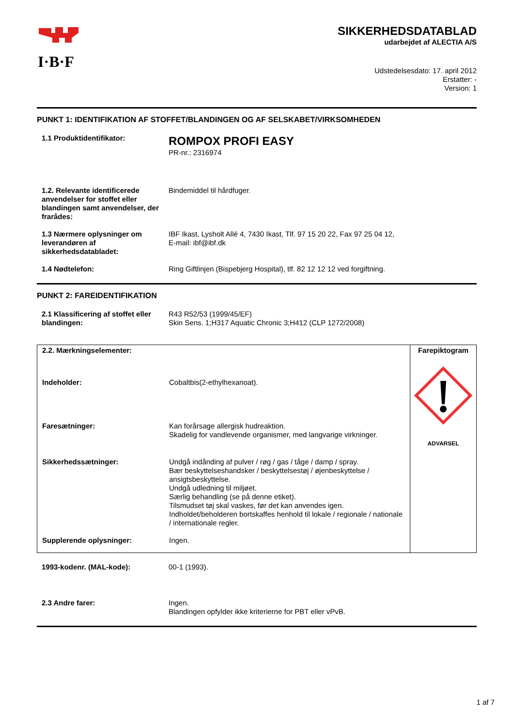I·B·F
SIKKERHEDSDATABLAD
udarbejdet af ALECTIA A/S
Udstedelsesdato: 17. april 2012
Erstatter: -
Version: 1
PUNKT 1: IDENTIFIKATION AF STOFFET/BLANDINGEN OG AF SELSKABET/VIRKSOMHEDEN
| 1.1 Produktidentifikator: | ROMPOX PROFI EASY PR-nr.: 2316974 |
| 1.2. Relevante identificerede anvendelser for stoffet eller blandingen samt anvendelser, der frarådes: | Bindemiddel til hårdfuger. |
| 1.3 Nærmere oplysninger om leverandøren af sikkerhedsdatabladet: | IBF Ikast, Lysholt Allé 4, 7430 Ikast, Tlf. 97 15 20 22, Fax 97 25 04 12, E-mail: ibf@ibf.dk |
| 1.4 Nødtelefon: | Ring Giftlinjen (Bispebjerg Hospital), tlf. 82 12 12 12 ved forgiftning. |
PUNKT 2: FAREIDENTIFIKATION
| 2.1 Klassificering af stoffet eller blandingen: | R43 R52/53 (1999/45/EF) Skin Sens. 1;H317 Aquatic Chronic 3;H412 (CLP 1272/2008) |
| / 2.2. Mærkningselementer: / / / Indeholder: / Cobaltbis(2-ethylhexanoat). / / Faresætninger: / Kan forårsage allergisk hudreaktion. Skadelig for vandlevende organismer, med langvarige virkninger. / / Sikkerhedssætninger: / Undgå indånding af pulver / røg / gas / tåge / damp / spray. Bær beskyttelseshandsker / beskyttelsestøj / øjenbeskyttelse / ansigtsbeskyttelse. Undgå udledning til miljøet. Særlig behandling (se på denne etiket). Tilsmudset tøj skal vaskes, før det kan anvendes igen. Indholdet/beholderen bortskaffes henhold til lokale / regionale / nationale / internationale regler. / / Supplerende oplysninger: / Ingen. / | Farepiktogram ADVARSEL |
| 1993-kodenr. (MAL-kode): | 00-1 (1993). |
| 2.3 Andre farer: | Ingen. Blandingen opfylder ikke kriterierne for PBT eller vPvB. |
1 af 7